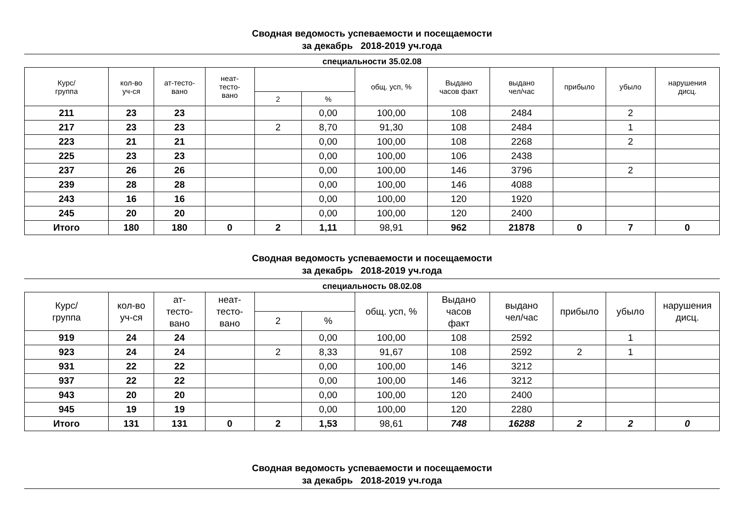Сводная ведомость успеваемости и посещаемости
за декабрь 2018-2019 уч.года
специальности 35.02.08
| Курс/ группа | кол-во уч-ся | ат-тесто- вано | неат- тесто- вано | | | общ. усп, % | Выдано часов факт | выдано чел/час | прибыло | убыло | нарушения дисц. |
| --- | --- | --- | --- | --- | --- | --- | --- | --- | --- | --- | --- |
| | | | | 2 | % | | | | | | |
| 211 | 23 | 23 | | | 0,00 | 100,00 | 108 | 2484 | | 2 | |
| 217 | 23 | 23 | | 2 | 8,70 | 91,30 | 108 | 2484 | | 1 | |
| 223 | 21 | 21 | | | 0,00 | 100,00 | 108 | 2268 | | 2 | |
| 225 | 23 | 23 | | | 0,00 | 100,00 | 106 | 2438 | | | |
| 237 | 26 | 26 | | | 0,00 | 100,00 | 146 | 3796 | | 2 | |
| 239 | 28 | 28 | | | 0,00 | 100,00 | 146 | 4088 | | | |
| 243 | 16 | 16 | | | 0,00 | 100,00 | 120 | 1920 | | | |
| 245 | 20 | 20 | | | 0,00 | 100,00 | 120 | 2400 | | | |
| Итого | 180 | 180 | 0 | 2 | 1,11 | 98,91 | 962 | 21878 | 0 | 7 | 0 |
Сводная ведомость успеваемости и посещаемости
за декабрь 2018-2019 уч.года
специальность 08.02.08
| Курс/ группа | кол-во уч-ся | ат- тесто- вано | неат- тесто- вано | | | общ. усп, % | Выдано часов факт | выдано чел/час | прибыло | убыло | нарушения дисц. |
| --- | --- | --- | --- | --- | --- | --- | --- | --- | --- | --- | --- |
| | | | | 2 | % | | | | | | |
| 919 | 24 | 24 | | | 0,00 | 100,00 | 108 | 2592 | | 1 | |
| 923 | 24 | 24 | | 2 | 8,33 | 91,67 | 108 | 2592 | 2 | 1 | |
| 931 | 22 | 22 | | | 0,00 | 100,00 | 146 | 3212 | | | |
| 937 | 22 | 22 | | | 0,00 | 100,00 | 146 | 3212 | | | |
| 943 | 20 | 20 | | | 0,00 | 100,00 | 120 | 2400 | | | |
| 945 | 19 | 19 | | | 0,00 | 100,00 | 120 | 2280 | | | |
| Итого | 131 | 131 | 0 | 2 | 1,53 | 98,61 | 748 | 16288 | 2 | 2 | 0 |
Сводная ведомость успеваемости и посещаемости
за декабрь 2018-2019 уч.года